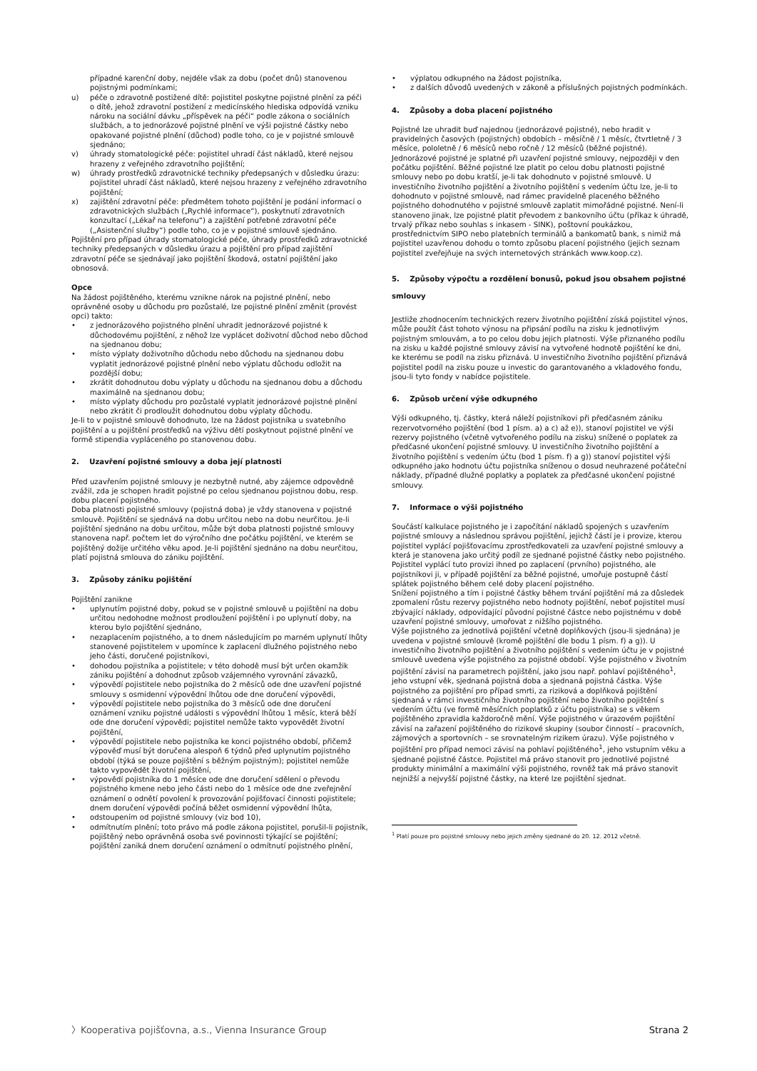případné karenční doby, nejdéle však za dobu (počet dnů) stanovenou pojistnými podmínkami;
u) péče o zdravotně postižené dítě: pojistitel poskytne pojistné plnění za péči o dítě, jehož zdravotní postižení z medicínského hlediska odpovídá vzniku nároku na sociální dávku „příspěvek na péči“ podle zákona o sociálních službách, a to jednorázové pojistné plnění ve výši pojistné částky nebo opakované pojistné plnění (důchod) podle toho, co je v pojistné smlouvě sjednáno;
v) úhrady stomatologické péče: pojistitel uhradí část nákladů, které nejsou hrazeny z veřejného zdravotního pojištění;
w) úhrady prostředků zdravotnické techniky předepsaných v důsledku úrazu: pojistitel uhradí část nákladů, které nejsou hrazeny z veřejného zdravotního pojištění;
x) zajištění zdravotní péče: předmětem tohoto pojištění je podání informací o zdravotnických službách („Rychlé informace“), poskytnutí zdravotních konzultací („Lékař na telefonu“) a zajištění potřebné zdravotní péče („Asistenční služby“) podle toho, co je v pojistné smlouvě sjednáno.
Pojištění pro případ úhrady stomatologické péče, úhrady prostředků zdravotnické techniky předepsaných v důsledku úrazu a pojištění pro případ zajištění zdravotní péče se sjednávají jako pojištění škodová, ostatní pojištění jako obnosová.
Opce
Na žádost pojištěného, kterému vznikne nárok na pojistné plnění, nebo oprávněné osoby u důchodu pro pozůstalé, lze pojistné plnění změnit (provést opci) takto:
• z jednorázového pojistného plnění uhradit jednorázové pojistné k důchodovému pojištění, z něhož lze vyplácet doživotní důchod nebo důchod na sjednanou dobu;
• místo výplaty doživotního důchodu nebo důchodu na sjednanou dobu vyplatit jednorázové pojistné plnění nebo výplatu důchodu odložit na pozdější dobu;
• zkrátit dohodnutou dobu výplaty u důchodu na sjednanou dobu a důchodu maximálně na sjednanou dobu;
• místo výplaty důchodu pro pozůstalé vyplatit jednorázové pojistné plnění nebo zkrátit či prodloužit dohodnutou dobu výplaty důchodu.
Je-li to v pojistné smlouvě dohodnuto, lze na žádost pojistníka u svatebního pojištění a u pojištění prostředků na výživu dětí poskytnout pojistné plnění ve formě stipendia vypláceného po stanovenou dobu.
2. Uzavření pojistné smlouvy a doba její platnosti
Před uzavřením pojistné smlouvy je nezbytně nutné, aby zájemce odpovědně zvážil, zda je schopen hradit pojistné po celou sjednanou pojistnou dobu, resp. dobu placení pojistného.
Doba platnosti pojistné smlouvy (pojistná doba) je vždy stanovena v pojistné smlouvě. Pojištění se sjednává na dobu určitou nebo na dobu neurčitou. Je-li pojištění sjednáno na dobu určitou, může být doba platnosti pojistné smlouvy stanovena např. počtem let do výročního dne počátku pojištění, ve kterém se pojištěný dožije určitého věku apod. Je-li pojištění sjednáno na dobu neurčitou, platí pojistná smlouva do zániku pojištění.
3. Způsoby zániku pojištění
Pojištění zanikne
• uplynutím pojistné doby, pokud se v pojistné smlouvě u pojištění na dobu určitou nedohodne možnost prodloužení pojištění i po uplynutí doby, na kterou bylo pojištění sjednáno,
• nezaplacením pojistného, a to dnem následujícím po marném uplynutí lhůty stanovené pojistitelem v upomínce k zaplacení dlužného pojistného nebo jeho části, doručené pojistníkovi,
• dohodou pojistníka a pojistitele; v této dohodě musí být určen okamžik zániku pojištění a dohodnut způsob vzájemného vyrovnání závazků,
• výpovědí pojistitele nebo pojistníka do 2 měsíců ode dne uzavření pojistné smlouvy s osmidenní výpovědní lhůtou ode dne doručení výpovědi,
• výpovědí pojistitele nebo pojistníka do 3 měsíců ode dne doručení oznámení vzniku pojistné události s výpovědní lhůtou 1 měsíc, která běží ode dne doručení výpovědi; pojistitel nemůže takto vypovědět životní pojištění,
• výpovědí pojistitele nebo pojistníka ke konci pojistného období, přičemž výpověď musí být doručena alespoň 6 týdnů před uplynutím pojistného období (týká se pouze pojištění s běžným pojistným); pojistitel nemůže takto vypovědět životní pojištění,
• výpovědí pojistníka do 1 měsíce ode dne doručení sdělení o převodu pojistného kmene nebo jeho části nebo do 1 měsíce ode dne zveřejnění oznámení o odnětí povolení k provozování pojišťovací činnosti pojistitele; dnem doručení výpovědi počíná běžet osmidenní výpovědní lhůta,
• odstoupením od pojistné smlouvy (viz bod 10),
• odmítnutím plnění; toto právo má podle zákona pojistitel, porušil-li pojistník, pojištěný nebo oprávněná osoba své povinnosti týkající se pojištění; pojištění zaniká dnem doručení oznámení o odmítnutí pojistného plnění,
• výplatou odkupného na žádost pojistníka,
• z dalších důvodů uvedených v zákoně a příslušných pojistných podmínkách.
4. Způsoby a doba placení pojistného
Pojistné lze uhradit buď najednou (jednorázové pojistné), nebo hradit v pravidelných časových (pojistných) obdobích – měsíčně / 1 měsíc, čtvrtletně / 3 měsíce, pololetně / 6 měsíců nebo ročně / 12 měsíců (běžné pojistné). Jednorázové pojistné je splatné při uzavření pojistné smlouvy, nejpozději v den počátku pojištění. Běžné pojistné lze platit po celou dobu platnosti pojistné smlouvy nebo po dobu kratší, je-li tak dohodnuto v pojistné smlouvě. U investičního životního pojištění a životního pojištění s vedením účtu lze, je-li to dohodnuto v pojistné smlouvě, nad rámec pravidelně placeného běžného pojistného dohodnutého v pojistné smlouvě zaplatit mimořádné pojistné. Není-li stanoveno jinak, lze pojistné platit převodem z bankovního účtu (příkaz k úhradě, trvalý příkaz nebo souhlas s inkasem - SINK), poštovní poukázkou, prostřednictvím SIPO nebo platebních terminálů a bankomatů bank, s nimiž má pojistitel uzavřenou dohodu o tomto způsobu placení pojistného (jejich seznam pojistitel zveřejňuje na svých internetových stránkách www.koop.cz).
5. Způsoby výpočtu a rozdělení bonusů, pokud jsou obsahem pojistné smlouvy
Jestliže zhodnocením technických rezerv životního pojištění získá pojistitel výnos, může použít část tohoto výnosu na připsání podílu na zisku k jednotlivým pojistným smlouvám, a to po celou dobu jejich platnosti. Výše přiznaného podílu na zisku u každé pojistné smlouvy závisí na vytvořené hodnotě pojištění ke dni, ke kterému se podíl na zisku přiznává. U investičního životního pojištění přiznává pojistitel podíl na zisku pouze u investic do garantovaného a vkladového fondu, jsou-li tyto fondy v nabídce pojistitele.
6. Způsob určení výše odkupného
Výši odkupného, tj. částky, která náleží pojistníkovi při předčasném zániku rezervotvorného pojištění (bod 1 písm. a) a c) až e)), stanoví pojistitel ve výši rezervy pojistného (včetně vytvořeného podílu na zisku) snížené o poplatek za předčasné ukončení pojistné smlouvy. U investičního životního pojištění a životního pojištění s vedením účtu (bod 1 písm. f) a g)) stanoví pojistitel výši odkupného jako hodnotu účtu pojistníka sníženou o dosud neuhrazené počáteční náklady, případné dlužné poplatky a poplatek za předčasné ukončení pojistné smlouvy.
7. Informace o výši pojistného
Součástí kalkulace pojistného je i započítání nákladů spojených s uzavřením pojistné smlouvy a následnou správou pojištění, jejichž částí je i provize, kterou pojistitel vyplácí pojišťovacímu zprostředkovateli za uzavření pojistné smlouvy a která je stanovena jako určitý podíl ze sjednané pojistné částky nebo pojistného. Pojistitel vyplácí tuto provizi ihned po zaplacení (prvního) pojistného, ale pojistníkovi ji, v případě pojištění za běžné pojistné, umořuje postupně částí splátek pojistného během celé doby placení pojistného.
Snížení pojistného a tím i pojistné částky během trvání pojištění má za důsledek zpomalení růstu rezervy pojistného nebo hodnoty pojištění, neboť pojistitel musí zbývající náklady, odpovídající původní pojistné částce nebo pojistnému v době uzavření pojistné smlouvy, umořovat z nižšího pojistného.
Výše pojistného za jednotlivá pojištění včetně doplňkových (jsou-li sjednána) je uvedena v pojistné smlouvě (kromě pojištění dle bodu 1 písm. f) a g)). U investičního životního pojištění a životního pojištění s vedením účtu je v pojistné smlouvě uvedena výše pojistného za pojistné období. Výše pojistného v životním pojištění závisí na parametrech pojištění, jako jsou např. pohlaví pojištěného<sup>1</sup>, jeho vstupní věk, sjednaná pojistná doba a sjednaná pojistná částka. Výše pojistného za pojištění pro případ smrti, za riziková a doplňková pojištění sjednaná v rámci investičního životního pojištění nebo životního pojištění s vedením účtu (ve formě měsíčních poplatků z účtu pojistníka) se s věkem pojištěného zpravidla každoročně mění. Výše pojistného v úrazovém pojištění závisí na zařazení pojištěného do rizikové skupiny (soubor činností – pracovních, zájmových a sportovních – se srovnatelným rizikem úrazu). Výše pojistného v pojištění pro případ nemoci závisí na pohlaví pojištěného<sup>1</sup>, jeho vstupním věku a sjednané pojistné částce. Pojistitel má právo stanovit pro jednotlivé pojistné produkty minimální a maximální výši pojistného, rovněž tak má právo stanovit nejnižší a nejvyšší pojistné částky, na které lze pojištění sjednat.
<sup>1</sup> Platí pouze pro pojistné smlouvy nebo jejich změny sjednané do 20. 12. 2012 včetně.
〉Kooperativa pojišťovna, a.s., Vienna Insurance Group Strana 2